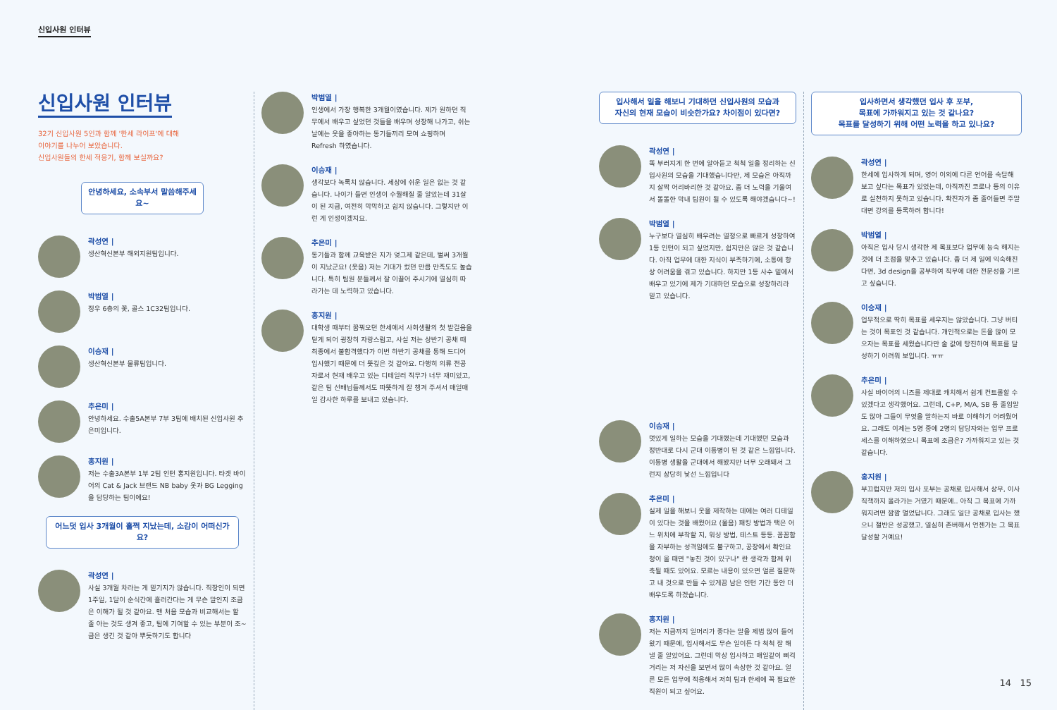신입사원 인터뷰
신입사원 인터뷰
32기 신입사원 5인과 함께 '한세 라이프'에 대해
이야기를 나누어 보았습니다.
신입사원들의 한세 적응기, 함께 보실까요?
안녕하세요, 소속부서 말씀해주세요~
곽성연 |
생산혁신본부 해외지원팀입니다.
박범열 |
정우 6층의 꽃, 콜스 1C32팀입니다.
이승재 |
생산혁신본부 물류팀입니다.
추은미 |
안녕하세요. 수출5A본부 7부 3팀에 배치된 신입사원 추은미입니다.
홍지원 |
저는 수출3A본부 1부 2팀 인턴 홍지원입니다. 타겟 바이어의 Cat & Jack 브랜드 NB baby 옷과 BG Legging을 담당하는 팀이에요!
어느덧 입사 3개월이 훌쩍 지났는데, 소감이 어떠신가요?
곽성연 |
사실 3개월 차라는 게 믿기지가 않습니다. 직장인이 되면 1주일, 1달이 순식간에 흘러간다는 게 무슨 말인지 조금은 이해가 될 것 같아요. 맨 처음 모습과 비교해서는 할 줄 아는 것도 생겨 좋고, 팀에 기여할 수 있는 부분이 조~금은 생긴 것 같아 뿌듯하기도 합니다
박범열 |
인생에서 가장 행복한 3개월이였습니다. 제가 원하던 직무에서 배우고 싶었던 것들을 배우며 성장해 나가고, 쉬는 날에는 옷을 좋아하는 동기들끼리 모여 쇼핑하며 Refresh 하였습니다.
이승재 |
생각보다 녹록치 않습니다. 세상에 쉬운 일은 없는 것 같습니다. 나이가 들면 인생이 수월해질 줄 알았는데 31살이 된 지금, 여전히 막막하고 쉽지 않습니다. 그렇지만 이런 게 인생이겠지요.
추은미 |
동기들과 함께 교육받은 지가 엊그제 같은데, 벌써 3개월이 지났군요! (웃음) 저는 기대가 컸던 만큼 만족도도 높습니다. 특히 팀원 분들께서 잘 이끌어 주시기에 열심히 따라가는 데 노력하고 있습니다.
홍지원 |
대학생 때부터 꿈꿔오던 한세에서 사회생활의 첫 발걸음을 딛게 되어 굉장히 자랑스럽고, 사실 저는 상반기 공채 때 최종에서 불합격했다가 이번 하반기 공채를 통해 드디어 입사했기 때문에 더 뜻깊은 것 같아요. 다행히 의류 전공자로서 현재 배우고 있는 디테일러 직무가 너무 재미있고, 같은 팀 선배님들께서도 따뜻하게 잘 챙겨 주셔서 매일매일 감사한 하루를 보내고 있습니다.
입사해서 일을 해보니 기대하던 신입사원의 모습과
자신의 현재 모습이 비슷한가요? 차이점이 있다면?
곽성연 |
똑 부러지게 한 번에 알아듣고 척척 일을 정리하는 신입사원의 모습을 기대했습니다만, 제 모습은 아직까지 살짝 어리바리한 것 같아요. 좀 더 노력을 기울여서 똘똘한 막내 팀원이 될 수 있도록 해야겠습니다~!
박범열 |
누구보다 열심히 배우려는 열정으로 빠르게 성장하여 1등 인턴이 되고 싶었지만, 쉽지만은 않은 것 같습니다. 아직 업무에 대한 지식이 부족하기에, 소통에 항상 어려움을 겪고 있습니다. 하지만 1등 사수 밑에서 배우고 있기에 제가 기대하던 모습으로 성장하리라 믿고 있습니다.
이승재 |
멋있게 일하는 모습을 기대했는데 기대했던 모습과 정반대로 다시 군대 이등병이 된 것 같은 느낌입니다. 이등병 생활을 군대에서 해봤지만 너무 오래돼서 그런지 상당히 낯선 느낌입니다
추은미 |
실제 일을 해보니 옷을 제작하는 데에는 여러 디테일이 있다는 것을 배웠어요 (울음) 패킹 방법과 택은 어느 위치에 부착할 지, 워싱 방법, 테스트 등등. 꼼꼼함을 자부하는 성격임에도 불구하고, 공장에서 확인요청이 올 때면 "놓친 것이 있구나" 란 생각과 함께 위축될 때도 있어요. 모르는 내용이 있으면 얼른 질문하고 내 것으로 만들 수 있게끔 남은 인턴 기간 동안 더 배우도록 하겠습니다.
홍지원 |
저는 지금까지 일머리가 좋다는 말을 제법 많이 들어왔기 때문에, 입사해서도 무슨 일이든 다 척척 잘 해낼 줄 알았어요. 그런데 막상 입사하고 매일같이 삐걱거리는 저 자신을 보면서 많이 속상한 것 같아요. 얼른 모든 업무에 적응해서 저희 팀과 한세에 꼭 필요한 직원이 되고 싶어요.
입사하면서 생각했던 입사 후 포부,
목표에 가까워지고 있는 것 같나요?
목표를 달성하기 위해 어떤 노력을 하고 있나요?
곽성연 |
한세에 입사하게 되며, 영어 이외에 다른 언어를 숙달해 보고 싶다는 목표가 있었는데, 아직까진 코로나 등의 이유로 실천하지 못하고 있습니다. 확진자가 좀 줄어들면 주말 대면 강의를 등록하려 합니다!
박범열 |
아직은 입사 당시 생각한 제 목표보다 업무에 능숙 해지는 것에 더 초점을 맞추고 있습니다. 좀 더 제 일에 익숙해진다면, 3d design을 공부하여 직무에 대한 전문성을 기르고 싶습니다.
이승재 |
업무적으로 딱히 목표를 세우지는 않았습니다. 그냥 버티는 것이 목표인 것 같습니다. 개인적으로는 돈을 많이 모으자는 목표를 세웠습니다만 술 값에 탕진하여 목표를 달성하기 어려워 보입니다. ㅠㅠ
추은미 |
사실 바이어의 니즈를 제대로 캐치해서 쉽게 컨트롤할 수 있겠다고 생각했어요. 그런데, C+P, M/A, SB 등 줄임말도 많아 그들이 무엇을 말하는지 바로 이해하기 어려웠어요. 그래도 이제는 5명 중에 2명의 담당자와는 업무 프로세스를 이해하였으니 목표에 조금은? 가까워지고 있는 것 같습니다.
홍지원 |
부끄럽지만 저의 입사 포부는 공채로 입사해서 상무, 이사 직책까지 올라가는 거였기 때문에.. 아직 그 목표에 가까워지려면 깜깜 멀었답니다. 그래도 일단 공채로 입사는 했으니 절반은 성공했고, 열심히 존버해서 언젠가는 그 목표 달성할 거예요!
14 15